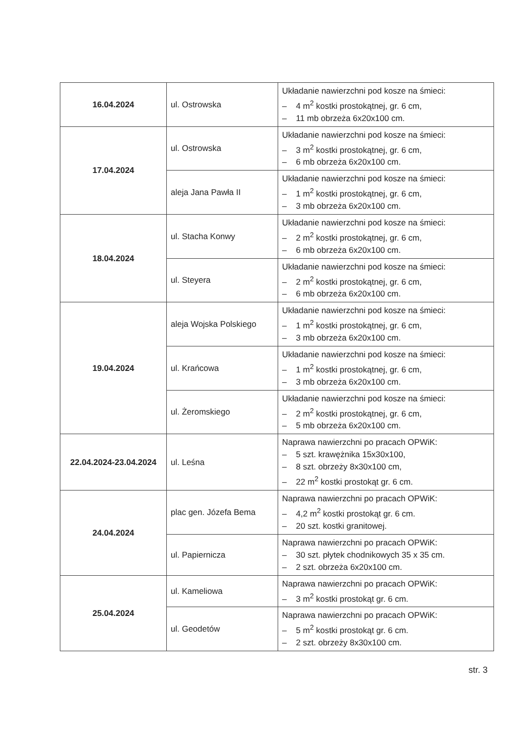| 16.04.2024 | ul. Ostrowska | Układanie nawierzchni pod kosze na śmieci: – 4 m<sup>2</sup> kostki prostokątnej, gr. 6 cm, – 11 mb obrzeża 6x20x100 cm. |
| 17.04.2024 | ul. Ostrowska | Układanie nawierzchni pod kosze na śmieci: – 3 m<sup>2</sup> kostki prostokątnej, gr. 6 cm, – 6 mb obrzeża 6x20x100 cm. |
| | aleja Jana Pawła II | Układanie nawierzchni pod kosze na śmieci: – 1 m<sup>2</sup> kostki prostokątnej, gr. 6 cm, – 3 mb obrzeża 6x20x100 cm. |
| 18.04.2024 | ul. Stacha Konwy | Układanie nawierzchni pod kosze na śmieci: – 2 m<sup>2</sup> kostki prostokątnej, gr. 6 cm, – 6 mb obrzeża 6x20x100 cm. |
| | ul. Steyera | Układanie nawierzchni pod kosze na śmieci: – 2 m<sup>2</sup> kostki prostokątnej, gr. 6 cm, – 6 mb obrzeża 6x20x100 cm. |
| 19.04.2024 | aleja Wojska Polskiego | Układanie nawierzchni pod kosze na śmieci: – 1 m<sup>2</sup> kostki prostokątnej, gr. 6 cm, – 3 mb obrzeża 6x20x100 cm. |
| | ul. Krańcowa | Układanie nawierzchni pod kosze na śmieci: – 1 m<sup>2</sup> kostki prostokątnej, gr. 6 cm, – 3 mb obrzeża 6x20x100 cm. |
| | ul. Żeromskiego | Układanie nawierzchni pod kosze na śmieci: – 2 m<sup>2</sup> kostki prostokątnej, gr. 6 cm, – 5 mb obrzeża 6x20x100 cm. |
| 22.04.2024-23.04.2024 | ul. Leśna | Naprawa nawierzchni po pracach OPWiK: – 5 szt. krawężnika 15x30x100, – 8 szt. obrzeży 8x30x100 cm, – 22 m<sup>2</sup> kostki prostokąt gr. 6 cm. |
| 24.04.2024 | plac gen. Józefa Bema | Naprawa nawierzchni po pracach OPWiK: – 4,2 m<sup>2</sup> kostki prostokąt gr. 6 cm. – 20 szt. kostki granitowej. |
| | ul. Papiernicza | Naprawa nawierzchni po pracach OPWiK: – 30 szt. płytek chodnikowych 35 x 35 cm. – 2 szt. obrzeża 6x20x100 cm. |
| 25.04.2024 | ul. Kameliowa | Naprawa nawierzchni po pracach OPWiK: – 3 m<sup>2</sup> kostki prostokąt gr. 6 cm. |
| | ul. Geodetów | Naprawa nawierzchni po pracach OPWiK: – 5 m<sup>2</sup> kostki prostokąt gr. 6 cm. – 2 szt. obrzeży 8x30x100 cm. |
str. 3